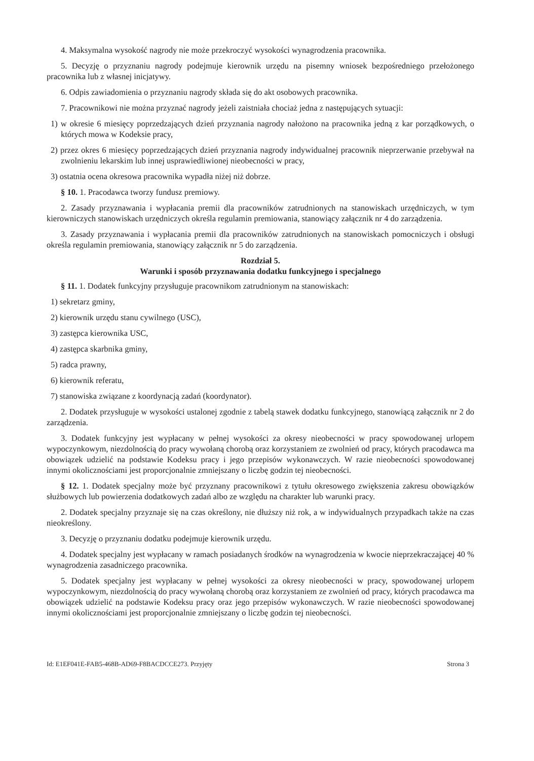4. Maksymalna wysokość nagrody nie może przekroczyć wysokości wynagrodzenia pracownika.
5. Decyzję o przyznaniu nagrody podejmuje kierownik urzędu na pisemny wniosek bezpośredniego przełożonego pracownika lub z własnej inicjatywy.
6. Odpis zawiadomienia o przyznaniu nagrody składa się do akt osobowych pracownika.
7. Pracownikowi nie można przyznać nagrody jeżeli zaistniała chociaż jedna z następujących sytuacji:
1) w okresie 6 miesięcy poprzedzających dzień przyznania nagrody nałożono na pracownika jedną z kar porządkowych, o których mowa w Kodeksie pracy,
2) przez okres 6 miesięcy poprzedzających dzień przyznania nagrody indywidualnej pracownik nieprzerwanie przebywał na zwolnieniu lekarskim lub innej usprawiedliwionej nieobecności w pracy,
3) ostatnia ocena okresowa pracownika wypadła niżej niż dobrze.
§ 10. 1. Pracodawca tworzy fundusz premiowy.
2. Zasady przyznawania i wypłacania premii dla pracowników zatrudnionych na stanowiskach urzędniczych, w tym kierowniczych stanowiskach urzędniczych określa regulamin premiowania, stanowiący załącznik nr 4 do zarządzenia.
3. Zasady przyznawania i wypłacania premii dla pracowników zatrudnionych na stanowiskach pomocniczych i obsługi określa regulamin premiowania, stanowiący załącznik nr 5 do zarządzenia.
Rozdział 5.
Warunki i sposób przyznawania dodatku funkcyjnego i specjalnego
§ 11. 1. Dodatek funkcyjny przysługuje pracownikom zatrudnionym na stanowiskach:
1) sekretarz gminy,
2) kierownik urzędu stanu cywilnego (USC),
3) zastępca kierownika USC,
4) zastępca skarbnika gminy,
5) radca prawny,
6) kierownik referatu,
7) stanowiska związane z koordynacją zadań (koordynator).
2. Dodatek przysługuje w wysokości ustalonej zgodnie z tabelą stawek dodatku funkcyjnego, stanowiącą załącznik nr 2 do zarządzenia.
3. Dodatek funkcyjny jest wypłacany w pełnej wysokości za okresy nieobecności w pracy spowodowanej urlopem wypoczynkowym, niezdolnością do pracy wywołaną chorobą oraz korzystaniem ze zwolnień od pracy, których pracodawca ma obowiązek udzielić na podstawie Kodeksu pracy i jego przepisów wykonawczych. W razie nieobecności spowodowanej innymi okolicznościami jest proporcjonalnie zmniejszany o liczbę godzin tej nieobecności.
§ 12. 1. Dodatek specjalny może być przyznany pracownikowi z tytułu okresowego zwiększenia zakresu obowiązków służbowych lub powierzenia dodatkowych zadań albo ze względu na charakter lub warunki pracy.
2. Dodatek specjalny przyznaje się na czas określony, nie dłuższy niż rok, a w indywidualnych przypadkach także na czas nieokreślony.
3. Decyzję o przyznaniu dodatku podejmuje kierownik urzędu.
4. Dodatek specjalny jest wypłacany w ramach posiadanych środków na wynagrodzenia w kwocie nieprzekraczającej 40 % wynagrodzenia zasadniczego pracownika.
5. Dodatek specjalny jest wypłacany w pełnej wysokości za okresy nieobecności w pracy, spowodowanej urlopem wypoczynkowym, niezdolnością do pracy wywołaną chorobą oraz korzystaniem ze zwolnień od pracy, których pracodawca ma obowiązek udzielić na podstawie Kodeksu pracy oraz jego przepisów wykonawczych. W razie nieobecności spowodowanej innymi okolicznościami jest proporcjonalnie zmniejszany o liczbę godzin tej nieobecności.
Id: E1EF041E-FAB5-468B-AD69-F8BACDCCE273. Przyjęty Strona 3